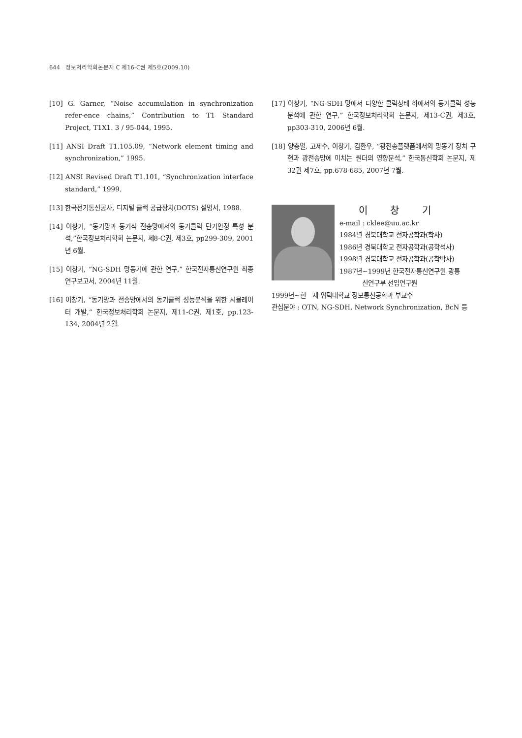644 정보처리학회논문지 C 제16-C권 제5호(2009.10)
[10] G. Garner, “Noise accumulation in synchronization refer-ence chains,” Contribution to T1 Standard Project, T1X1. 3 / 95-044, 1995.
[11] ANSI Draft T1.105.09, “Network element timing and synchronization,” 1995.
[12] ANSI Revised Draft T1.101, “Synchronization interface standard,” 1999.
[13] 한국전기통신공사, 디지털 클럭 공급장치(DOTS) 설명서, 1988.
[14] 이창기, “동기망과 동기식 전송망에서의 동기클럭 단기안정 특성 분석,”한국정보처리학회 논문지, 제8-C권, 제3호, pp299-309, 2001년 6월.
[15] 이창기, “NG-SDH 망동기에 관한 연구,” 한국전자통신연구원 최종연구보고서, 2004년 11월.
[16] 이창기, “동기망과 전송망에서의 동기클럭 성능분석을 위한 시뮬레이터 개발,” 한국정보처리학회 논문지, 제11-C권, 제1호, pp.123-134, 2004년 2월.
[17] 이창기, “NG-SDH 망에서 다양한 클럭상태 하에서의 동기클럭 성능분석에 관한 연구,” 한국정보처리학회 논문지, 제13-C권, 제3호, pp303-310, 2006년 6월.
[18] 양충열, 고제수, 이창기, 김환우, “광전송플랫폼에서의 망동기 장치 구현과 광전송망에 미치는 원더의 영향분석,” 한국통신학회 논문지, 제32권 제7호, pp.678-685, 2007년 7월.
이 창 기
e-mail : cklee@uu.ac.kr
1984년 경북대학교 전자공학과(학사)
1986년 경북대학교 전자공학과(공학석사)
1998년 경북대학교 전자공학과(공학박사)
1987년~1999년 한국전자통신연구원 광통
신연구부 선임연구원
1999년~현 재 위덕대학교 정보통신공학과 부교수
관심분야 : OTN, NG-SDH, Network Synchronization, BcN 등